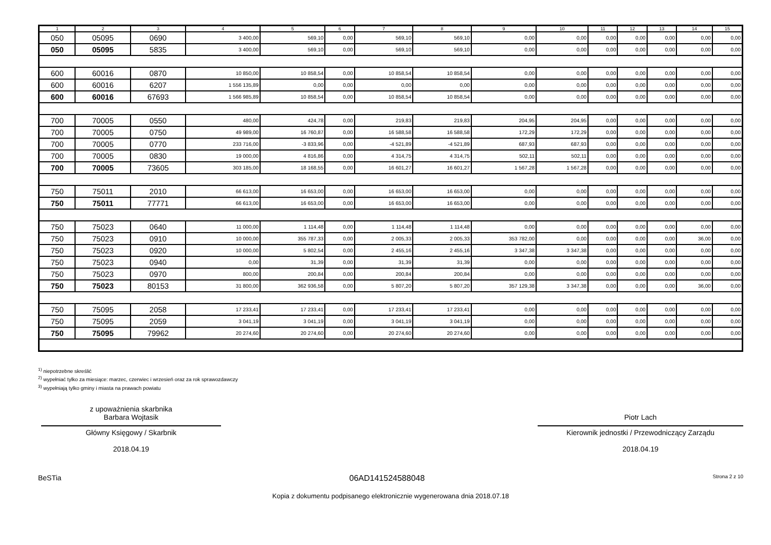| 1 | 2 | 3 | 4 | 5 | 6 | 7 | 8 | 9 | 10 | 11 | 12 | 13 | 14 | 15 |
| --- | --- | --- | --- | --- | --- | --- | --- | --- | --- | --- | --- | --- | --- | --- |
| 050 | 05095 | 0690 | 3 400,00 | 569,10 | 0,00 | 569,10 | 569,10 | 0,00 | 0,00 | 0,00 | 0,00 | 0,00 | 0,00 | 0,00 |
| 050 | 05095 | 5835 | 3 400,00 | 569,10 | 0,00 | 569,10 | 569,10 | 0,00 | 0,00 | 0,00 | 0,00 | 0,00 | 0,00 | 0,00 |
| 600 | 60016 | 0870 | 10 850,00 | 10 858,54 | 0,00 | 10 858,54 | 10 858,54 | 0,00 | 0,00 | 0,00 | 0,00 | 0,00 | 0,00 | 0,00 |
| 600 | 60016 | 6207 | 1 556 135,89 | 0,00 | 0,00 | 0,00 | 0,00 | 0,00 | 0,00 | 0,00 | 0,00 | 0,00 | 0,00 | 0,00 |
| 600 | 60016 | 67693 | 1 566 985,89 | 10 858,54 | 0,00 | 10 858,54 | 10 858,54 | 0,00 | 0,00 | 0,00 | 0,00 | 0,00 | 0,00 | 0,00 |
| 700 | 70005 | 0550 | 480,00 | 424,78 | 0,00 | 219,83 | 219,83 | 204,95 | 204,95 | 0,00 | 0,00 | 0,00 | 0,00 | 0,00 |
| 700 | 70005 | 0750 | 49 989,00 | 16 760,87 | 0,00 | 16 588,58 | 16 588,58 | 172,29 | 172,29 | 0,00 | 0,00 | 0,00 | 0,00 | 0,00 |
| 700 | 70005 | 0770 | 233 716,00 | -3 833,96 | 0,00 | -4 521,89 | -4 521,89 | 687,93 | 687,93 | 0,00 | 0,00 | 0,00 | 0,00 | 0,00 |
| 700 | 70005 | 0830 | 19 000,00 | 4 816,86 | 0,00 | 4 314,75 | 4 314,75 | 502,11 | 502,11 | 0,00 | 0,00 | 0,00 | 0,00 | 0,00 |
| 700 | 70005 | 73605 | 303 185,00 | 18 168,55 | 0,00 | 16 601,27 | 16 601,27 | 1 567,28 | 1 567,28 | 0,00 | 0,00 | 0,00 | 0,00 | 0,00 |
| 750 | 75011 | 2010 | 66 613,00 | 16 653,00 | 0,00 | 16 653,00 | 16 653,00 | 0,00 | 0,00 | 0,00 | 0,00 | 0,00 | 0,00 | 0,00 |
| 750 | 75011 | 77771 | 66 613,00 | 16 653,00 | 0,00 | 16 653,00 | 16 653,00 | 0,00 | 0,00 | 0,00 | 0,00 | 0,00 | 0,00 | 0,00 |
| 750 | 75023 | 0640 | 11 000,00 | 1 114,48 | 0,00 | 1 114,48 | 1 114,48 | 0,00 | 0,00 | 0,00 | 0,00 | 0,00 | 0,00 | 0,00 |
| 750 | 75023 | 0910 | 10 000,00 | 355 787,33 | 0,00 | 2 005,33 | 2 005,33 | 353 782,00 | 0,00 | 0,00 | 0,00 | 0,00 | 36,00 | 0,00 |
| 750 | 75023 | 0920 | 10 000,00 | 5 802,54 | 0,00 | 2 455,16 | 2 455,16 | 3 347,38 | 3 347,38 | 0,00 | 0,00 | 0,00 | 0,00 | 0,00 |
| 750 | 75023 | 0940 | 0,00 | 31,39 | 0,00 | 31,39 | 31,39 | 0,00 | 0,00 | 0,00 | 0,00 | 0,00 | 0,00 | 0,00 |
| 750 | 75023 | 0970 | 800,00 | 200,84 | 0,00 | 200,84 | 200,84 | 0,00 | 0,00 | 0,00 | 0,00 | 0,00 | 0,00 | 0,00 |
| 750 | 75023 | 80153 | 31 800,00 | 362 936,58 | 0,00 | 5 807,20 | 5 807,20 | 357 129,38 | 3 347,38 | 0,00 | 0,00 | 0,00 | 36,00 | 0,00 |
| 750 | 75095 | 2058 | 17 233,41 | 17 233,41 | 0,00 | 17 233,41 | 17 233,41 | 0,00 | 0,00 | 0,00 | 0,00 | 0,00 | 0,00 | 0,00 |
| 750 | 75095 | 2059 | 3 041,19 | 3 041,19 | 0,00 | 3 041,19 | 3 041,19 | 0,00 | 0,00 | 0,00 | 0,00 | 0,00 | 0,00 | 0,00 |
| 750 | 75095 | 79962 | 20 274,60 | 20 274,60 | 0,00 | 20 274,60 | 20 274,60 | 0,00 | 0,00 | 0,00 | 0,00 | 0,00 | 0,00 | 0,00 |
<sup>1)</sup> niepotrzebne skreślić
<sup>2)</sup> wypełniać tylko za miesiące: marzec, czerwiec i wrzesień oraz za rok sprawozdawczy
<sup>3)</sup> wypełniają tylko gminy i miasta na prawach powiatu
z upoważnienia skarbnika
Barbara Wojtasik
Główny Księgowy / Skarbnik
2018.04.19
Piotr Lach
Kierownik jednostki / Przewodniczący Zarządu
2018.04.19
BeSTia 06AD141524588048 Strona 2 z 10
Kopia z dokumentu podpisanego elektronicznie wygenerowana dnia 2018.07.18